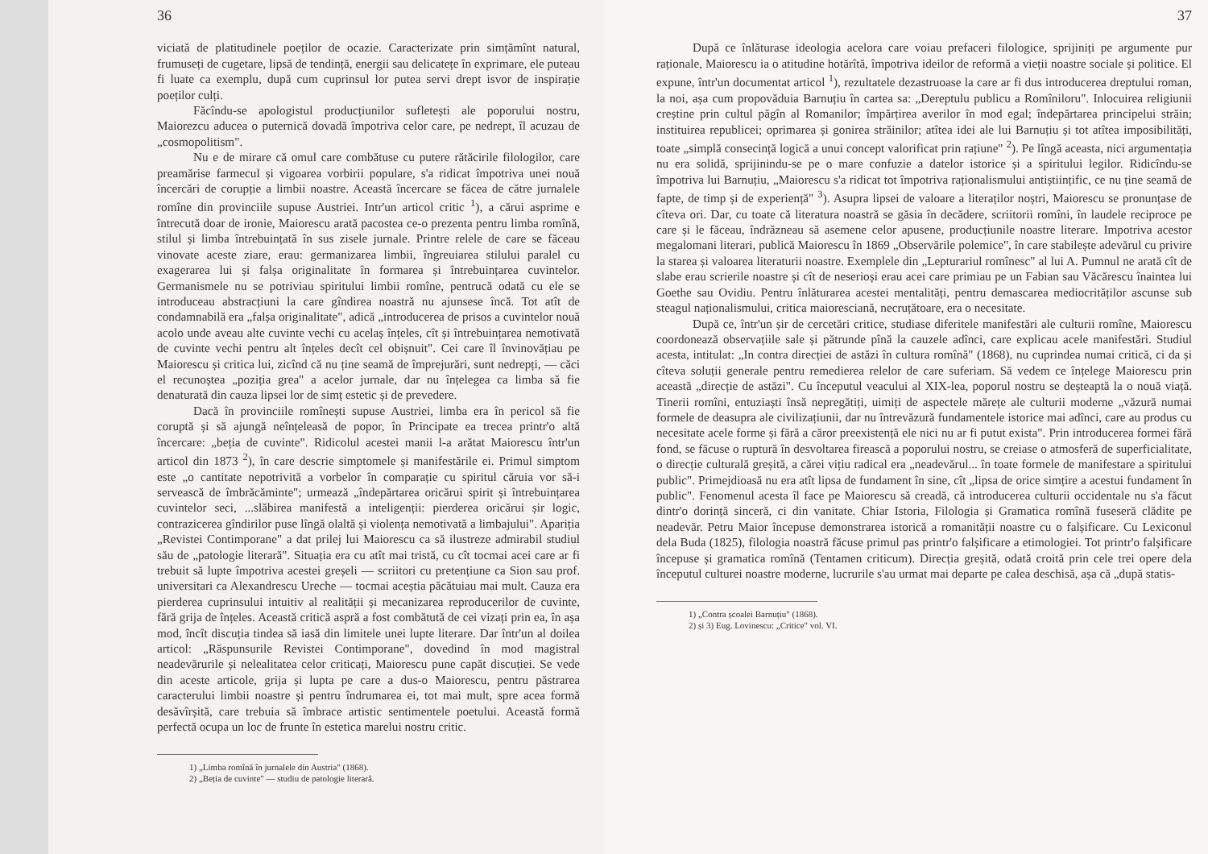36
viciată de platitudinele poeților de ocazie. Caracterizate prin simțămînt natural, frumuseți de cugetare, lipsă de tendință, energii sau delicatețe în exprimare, ele puteau fi luate ca exemplu, după cum cuprinsul lor putea servi drept isvor de inspirație poeților culți.
Făcîndu-se apologistul producțiunilor sufletești ale poporului nostru, Maiorezcu aducea o puternică dovadă împotriva celor care, pe nedrept, îl acuzau de „cosmopolitism".
Nu e de mirare că omul care combătuse cu putere rătăcirile filologilor, care preamărise farmecul și vigoarea vorbirii populare, s'a ridicat împotriva unei nouă încercări de corupție a limbii noastre. Această încercare se făcea de către jurnalele romîne din provinciile supuse Austriei. Intr'un articol critic <sup>1</sup>), a cărui asprime e întrecută doar de ironie, Maiorescu arată pacostea ce-o prezenta pentru limba romînă, stilul și limba întrebuințată în sus zisele jurnale. Printre relele de care se făceau vinovate aceste ziare, erau: germanizarea limbii, îngreuiarea stilului paralel cu exagerarea lui și falșa originalitate în formarea și întrebuințarea cuvintelor. Germanismele nu se potriviau spiritului limbii romîne, pentrucă odată cu ele se introduceau abstracțiuni la care gîndirea noastră nu ajunsese încă. Tot atît de condamnabilă era „falșa originalitate", adică „introducerea de prisos a cuvintelor nouă acolo unde aveau alte cuvinte vechi cu acelaș înțeles, cît și întrebuințarea nemotivată de cuvinte vechi pentru alt înțeles decît cel obișnuit". Cei care îl învinovățiau pe Maiorescu și critica lui, zicînd că nu ține seamă de împrejurări, sunt nedrepți, — căci el recunoștea „poziția grea" a acelor jurnale, dar nu înțelegea ca limba să fie denaturată din cauza lipsei lor de simț estetic și de prevedere.
Dacă în provinciile romînești supuse Austriei, limba era în pericol să fie coruptă și să ajungă neînțeleasă de popor, în Principate ea trecea printr'o altă încercare: „beția de cuvinte". Ridicolul acestei manii l-a arătat Maiorescu într'un articol din 1873 <sup>2</sup>), în care descrie simptomele și manifestările ei. Primul simptom este „o cantitate nepotrivită a vorbelor în comparație cu spiritul căruia vor să-i servească de îmbrăcăminte"; urmează „îndepărtarea oricărui spirit și întrebuințarea cuvintelor seci, ...slăbirea manifestă a inteligenții: pierderea oricărui șir logic, contrazicerea gîndirilor puse lîngă olaltă și violența nemotivată a limbajului". Apariția „Revistei Contimporane" a dat prilej lui Maiorescu ca să ilustreze admirabil studiul său de „patologie literară". Situația era cu atît mai tristă, cu cît tocmai acei care ar fi trebuit să lupte împotriva acestei greșeli — scriitori cu pretențiune ca Sion sau prof. universitari ca Alexandrescu Ureche — tocmai aceștia păcătuiau mai mult. Cauza era pierderea cuprinsului intuitiv al realității și mecanizarea reproducerilor de cuvinte, fără grija de înțeles. Această critică aspră a fost combătută de cei vizați prin ea, în așa mod, încît discuția tindea să iasă din limitele unei lupte literare. Dar într'un al doilea articol: „Răspunsurile Revistei Contimporane", dovedind în mod magistral neadevărurile și nelealitatea celor criticați, Maiorescu pune capăt discuției. Se vede din aceste articole, grija și lupta pe care a dus-o Maiorescu, pentru păstrarea caracterului limbii noastre și pentru îndrumarea ei, tot mai mult, spre acea formă desăvîrșită, care trebuia să îmbrace artistic sentimentele poetului. Această formă perfectă ocupa un loc de frunte în estetica marelui nostru critic.
1) „Limba romînă în jurnalele din Austria" (1868).
2) „Beția de cuvinte" — studiu de patologie literară.
37
După ce înlăturase ideologia acelora care voiau prefaceri filologice, sprijiniți pe argumente pur raționale, Maiorescu ia o atitudine hotărîtă, împotriva ideilor de reformă a vieții noastre sociale și politice. El expune, într'un documentat articol <sup>1</sup>), rezultatele dezastruoase la care ar fi dus introducerea dreptului roman, la noi, așa cum propovăduia Barnuțiu în cartea sa: „Dereptulu publicu a Romîniloru". Inlocuirea religiunii creștine prin cultul păgîn al Romanilor; împărțirea averilor în mod egal; îndepărtarea principelui străin; instituirea republicei; oprimarea și gonirea străinilor; atîtea idei ale lui Barnuțiu și tot atîtea imposibilități, toate „simplă consecință logică a unui concept valorificat prin rațiune" <sup>2</sup>). Pe lîngă aceasta, nici argumentația nu era solidă, sprijinindu-se pe o mare confuzie a datelor istorice și a spiritului legilor. Ridicîndu-se împotriva lui Barnuțiu, „Maiorescu s'a ridicat tot împotriva raționalismului antiștiințific, ce nu ține seamă de fapte, de timp și de experiență" <sup>3</sup>). Asupra lipsei de valoare a literaților noștri, Maiorescu se pronunțase de cîteva ori. Dar, cu toate că literatura noastră se găsia în decădere, scriitorii romîni, în laudele reciproce pe care și le făceau, îndrăzneau să asemene celor apusene, producțiunile noastre literare. Impotriva acestor megalomani literari, publică Maiorescu în 1869 „Observările polemice", în care stabilește adevărul cu privire la starea și valoarea literaturii noastre. Exemplele din „Lepturariul romînesc" al lui A. Pumnul ne arată cît de slabe erau scrierile noastre și cît de neserioși erau acei care primiau pe un Fabian sau Văcărescu înaintea lui Goethe sau Ovidiu. Pentru înlăturarea acestei mentalități, pentru demascarea mediocrităților ascunse sub steagul naționalismului, critica maioresciană, necruțătoare, era o necesitate.
După ce, într'un șir de cercetări critice, studiase diferitele manifestări ale culturii romîne, Maiorescu coordonează observațiile sale și pătrunde pînă la cauzele adînci, care explicau acele manifestări. Studiul acesta, intitulat: „In contra direcției de astăzi în cultura romînă" (1868), nu cuprindea numai critică, ci da și cîteva soluții generale pentru remedierea relelor de care suferiam. Să vedem ce înțelege Maiorescu prin această „direcție de astăzi". Cu începutul veacului al XIX-lea, poporul nostru se deșteaptă la o nouă viață. Tinerii romîni, entuziaști însă nepregătiți, uimiți de aspectele mărețe ale culturii moderne „văzură numai formele de deasupra ale civilizațiunii, dar nu întrevăzură fundamentele istorice mai adînci, care au produs cu necesitate acele forme și fără a căror preexistență ele nici nu ar fi putut exista". Prin introducerea formei fără fond, se făcuse o ruptură în desvoltarea firească a poporului nostru, se creiase o atmosferă de superficialitate, o direcție culturală greșită, a cărei vițiu radical era „neadevărul... în toate formele de manifestare a spiritului public". Primejdioasă nu era atît lipsa de fundament în sine, cît „lipsa de orice simțire a acestui fundament în public". Fenomenul acesta îl face pe Maiorescu să creadă, că introducerea culturii occidentale nu s'a făcut dintr'o dorință sinceră, ci din vanitate. Chiar Istoria, Filologia și Gramatica romînă fuseseră clădite pe neadevăr. Petru Maior începuse demonstrarea istorică a romanității noastre cu o falșificare. Cu Lexiconul dela Buda (1825), filologia noastră făcuse primul pas printr'o falșificare a etimologiei. Tot printr'o falșificare începuse și gramatica romînă (Tentamen criticum). Direcția greșită, odată croită prin cele trei opere dela începutul culturei noastre moderne, lucrurile s'au urmat mai departe pe calea deschisă, așa că „după statis-
1) „Contra școalei Barnuțiu" (1868).
2) și 3) Eug. Lovinescu: „Critice" vol. VI.